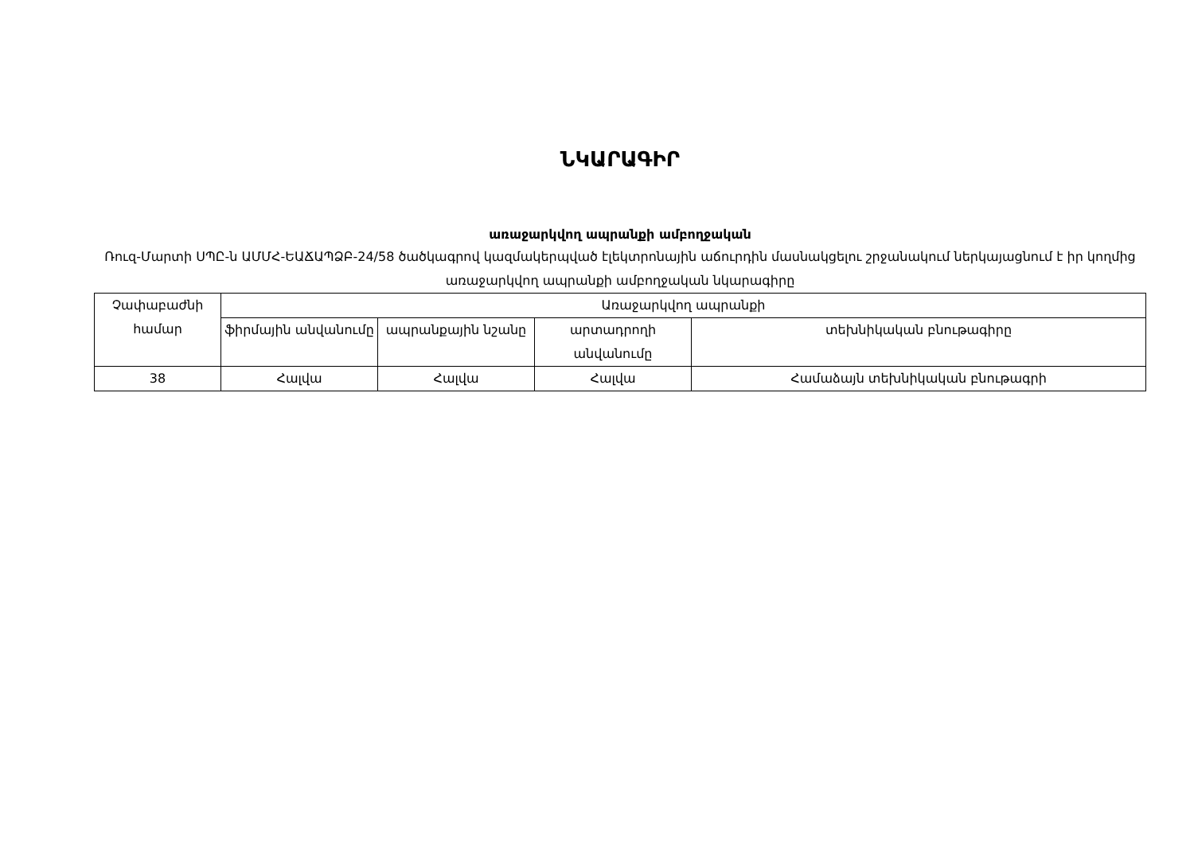ՆԿԱՐԱԳԻՐ
առաջարկվող ապրանքի ամբողջական
Ռուզ-Մարտի ՍՊԸ-ն ԱՄՄՀ-ԵԱՃԱՊՁԲ-24/58 ծածկագրով կազմակերպված էլեկտրոնային աճուրդին մասնակցելու շրջանակում ներկայացնում է իր կողմից առաջարկվող ապրանքի ամբողջական նկարագիրը
| Չափաբաժնի համար | Առաջարկվող ապրանքի | | | |
| --- | --- | --- | --- | --- |
| | ֆիրմային անվանումը | ապրանքային նշանը | արտադրողի անվանումը | տեխնիկական բնութագիրը |
| 38 | Հալվա | Հալվա | Հալվա | Համաձայն տեխնիկական բնութագրի |